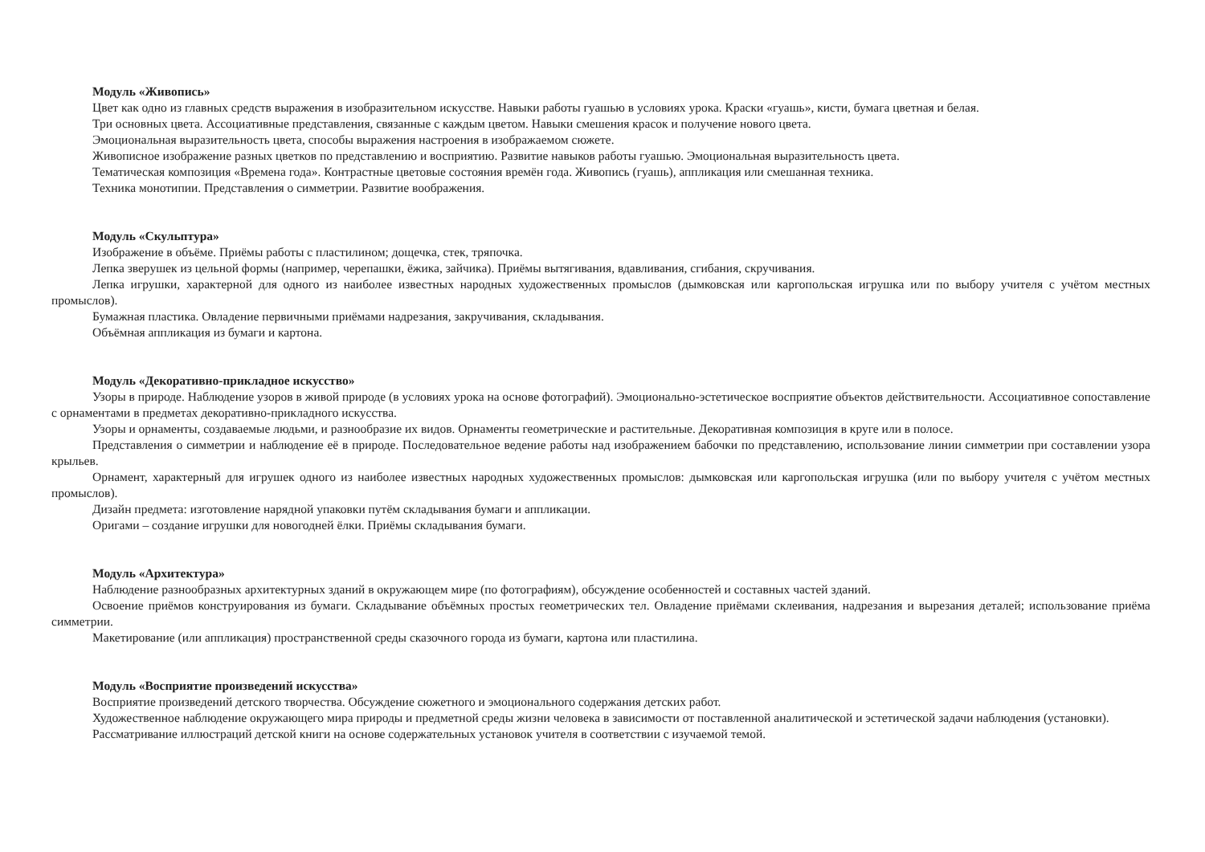Модуль «Живопись»
Цвет как одно из главных средств выражения в изобразительном искусстве. Навыки работы гуашью в условиях урока. Краски «гуашь», кисти, бумага цветная и белая.
Три основных цвета. Ассоциативные представления, связанные с каждым цветом. Навыки смешения красок и получение нового цвета.
Эмоциональная выразительность цвета, способы выражения настроения в изображаемом сюжете.
Живописное изображение разных цветков по представлению и восприятию. Развитие навыков работы гуашью. Эмоциональная выразительность цвета.
Тематическая композиция «Времена года». Контрастные цветовые состояния времён года. Живопись (гуашь), аппликация или смешанная техника.
Техника монотипии. Представления о симметрии. Развитие воображения.
Модуль «Скульптура»
Изображение в объёме. Приёмы работы с пластилином; дощечка, стек, тряпочка.
Лепка зверушек из цельной формы (например, черепашки, ёжика, зайчика). Приёмы вытягивания, вдавливания, сгибания, скручивания.
Лепка игрушки, характерной для одного из наиболее известных народных художественных промыслов (дымковская или каргопольская игрушка или по выбору учителя с учётом местных промыслов).
Бумажная пластика. Овладение первичными приёмами надрезания, закручивания, складывания.
Объёмная аппликация из бумаги и картона.
Модуль «Декоративно-прикладное искусство»
Узоры в природе. Наблюдение узоров в живой природе (в условиях урока на основе фотографий). Эмоционально-эстетическое восприятие объектов действительности. Ассоциативное сопоставление с орнаментами в предметах декоративно-прикладного искусства.
Узоры и орнаменты, создаваемые людьми, и разнообразие их видов. Орнаменты геометрические и растительные. Декоративная композиция в круге или в полосе.
Представления о симметрии и наблюдение её в природе. Последовательное ведение работы над изображением бабочки по представлению, использование линии симметрии при составлении узора крыльев.
Орнамент, характерный для игрушек одного из наиболее известных народных художественных промыслов: дымковская или каргопольская игрушка (или по выбору учителя с учётом местных промыслов).
Дизайн предмета: изготовление нарядной упаковки путём складывания бумаги и аппликации.
Оригами – создание игрушки для новогодней ёлки. Приёмы складывания бумаги.
Модуль «Архитектура»
Наблюдение разнообразных архитектурных зданий в окружающем мире (по фотографиям), обсуждение особенностей и составных частей зданий.
Освоение приёмов конструирования из бумаги. Складывание объёмных простых геометрических тел. Овладение приёмами склеивания, надрезания и вырезания деталей; использование приёма симметрии.
Макетирование (или аппликация) пространственной среды сказочного города из бумаги, картона или пластилина.
Модуль «Восприятие произведений искусства»
Восприятие произведений детского творчества. Обсуждение сюжетного и эмоционального содержания детских работ.
Художественное наблюдение окружающего мира природы и предметной среды жизни человека в зависимости от поставленной аналитической и эстетической задачи наблюдения (установки).
Рассматривание иллюстраций детской книги на основе содержательных установок учителя в соответствии с изучаемой темой.